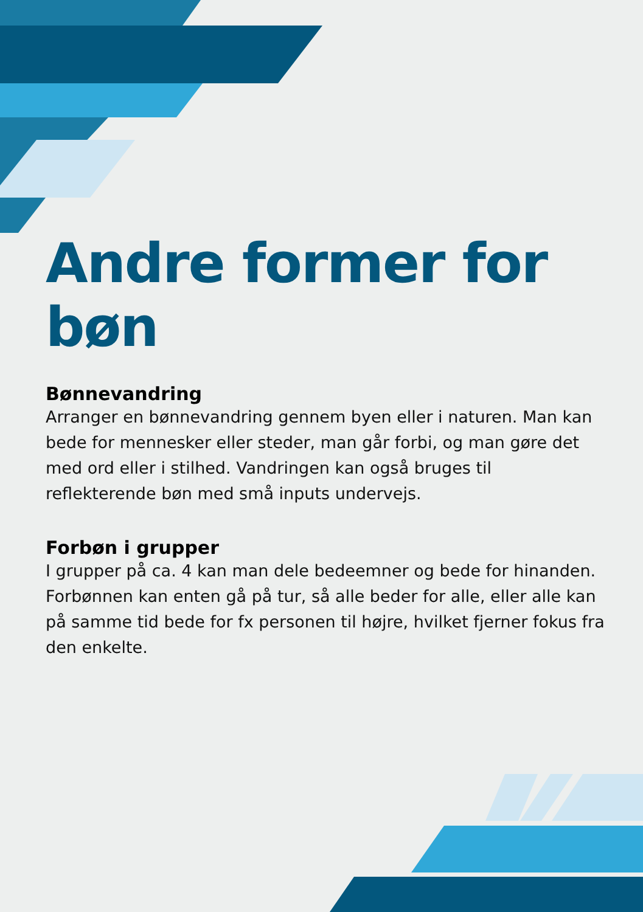Andre former for bøn
Bønnevandring
Arranger en bønnevandring gennem byen eller i naturen. Man kan bede for mennesker eller steder, man går forbi, og man gøre det med ord eller i stilhed. Vandringen kan også bruges til reflekterende bøn med små inputs undervejs.
Forbøn i grupper
I grupper på ca. 4 kan man dele bedeemner og bede for hinanden. Forbønnen kan enten gå på tur, så alle beder for alle, eller alle kan på samme tid bede for fx personen til højre, hvilket fjerner fokus fra den enkelte.